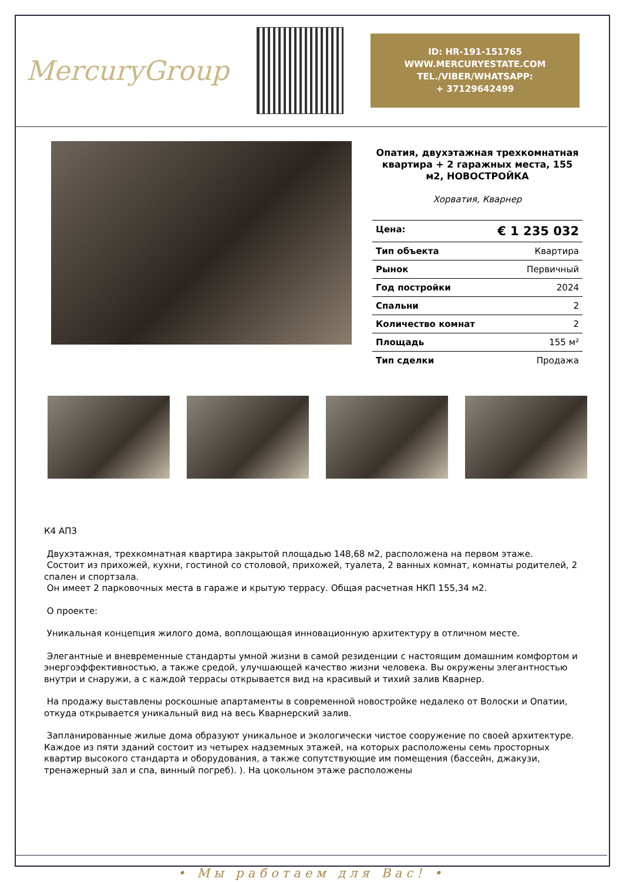MercuryGroup
ID: HR-191-151765
WWW.MERCURYESTATE.COM
TEL./VIBER/WHATSAPP:
+ 37129642499
Опатия, двухэтажная трехкомнатная квартира + 2 гаражных места, 155 м2, НОВОСТРОЙКА
Хорватия, Кварнер
| Цена: | € 1 235 032 |
| Тип объекта | Квартира |
| Рынок | Первичный |
| Год постройки | 2024 |
| Спальни | 2 |
| Количество комнат | 2 |
| Площадь | 155 м² |
| Тип сделки | Продажа |
К4 АП3
Двухэтажная, трехкомнатная квартира закрытой площадью 148,68 м2, расположена на первом этаже.
Состоит из прихожей, кухни, гостиной со столовой, прихожей, туалета, 2 ванных комнат, комнаты родителей, 2 спален и спортзала.
Он имеет 2 парковочных места в гараже и крытую террасу. Общая расчетная НКП 155,34 м2.
О проекте:
Уникальная концепция жилого дома, воплощающая инновационную архитектуру в отличном месте.
Элегантные и вневременные стандарты умной жизни в самой резиденции с настоящим домашним комфортом и энергоэффективностью, а также средой, улучшающей качество жизни человека. Вы окружены элегантностью внутри и снаружи, а с каждой террасы открывается вид на красивый и тихий залив Кварнер.
На продажу выставлены роскошные апартаменты в современной новостройке недалеко от Волоски и Опатии, откуда открывается уникальный вид на весь Кварнерский залив.
Запланированные жилые дома образуют уникальное и экологически чистое сооружение по своей архитектуре. Каждое из пяти зданий состоит из четырех надземных этажей, на которых расположены семь просторных квартир высокого стандарта и оборудования, а также сопутствующие им помещения (бассейн, джакузи, тренажерный зал и спа, винный погреб). ). На цокольном этаже расположены
• Мы работаем для Вас! •